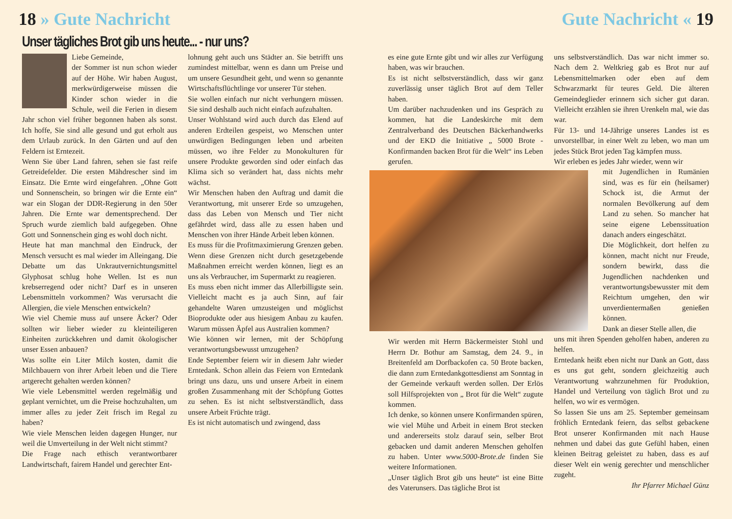18 » Gute Nachricht Gute Nachricht « 19
Unser tägliches Brot gib uns heute... - nur uns?
Liebe Gemeinde,
der Sommer ist nun schon wieder auf der Höhe. Wir haben August, merkwürdigerweise müssen die Kinder schon wieder in die Schule, weil die Ferien in diesem Jahr schon viel früher begonnen haben als sonst. Ich hoffe, Sie sind alle gesund und gut erholt aus dem Urlaub zurück. In den Gärten und auf den Feldern ist Erntezeit.
Wenn Sie über Land fahren, sehen sie fast reife Getreidefelder. Die ersten Mähdrescher sind im Einsatz. Die Ernte wird eingefahren. „Ohne Gott und Sonnenschein, so bringen wir die Ernte ein“ war ein Slogan der DDR-Regierung in den 50er Jahren. Die Ernte war dementsprechend. Der Spruch wurde ziemlich bald aufgegeben. Ohne Gott und Sonnenschein ging es wohl doch nicht.
Heute hat man manchmal den Eindruck, der Mensch versucht es mal wieder im Alleingang. Die Debatte um das Unkrautvernichtungsmittel Glyphosat schlug hohe Wellen. Ist es nun krebserregend oder nicht? Darf es in unseren Lebensmitteln vorkommen? Was verursacht die Allergien, die viele Menschen entwickeln?
Wie viel Chemie muss auf unsere Äcker? Oder sollten wir lieber wieder zu kleinteiligeren Einheiten zurückkehren und damit ökologischer unser Essen anbauen?
Was sollte ein Liter Milch kosten, damit die Milchbauern von ihrer Arbeit leben und die Tiere artgerecht gehalten werden können?
Wie viele Lebensmittel werden regelmäßig und geplant vernichtet, um die Preise hochzuhalten, um immer alles zu jeder Zeit frisch im Regal zu haben?
Wie viele Menschen leiden dagegen Hunger, nur weil die Umverteilung in der Welt nicht stimmt?
Die Frage nach ethisch verantwortbarer Landwirtschaft, fairem Handel und gerechter Ent-
lohnung geht auch uns Städter an. Sie betrifft uns zumindest mittelbar, wenn es dann um Preise und um unsere Gesundheit geht, und wenn so genannte Wirtschaftsflüchtlinge vor unserer Tür stehen.
Sie wollen einfach nur nicht verhungern müssen. Sie sind deshalb auch nicht einfach aufzuhalten.
Unser Wohlstand wird auch durch das Elend auf anderen Erdteilen gespeist, wo Menschen unter unwürdigen Bedingungen leben und arbeiten müssen, wo ihre Felder zu Monokulturen für unsere Produkte geworden sind oder einfach das Klima sich so verändert hat, dass nichts mehr wächst.
Wir Menschen haben den Auftrag und damit die Verantwortung, mit unserer Erde so umzugehen, dass das Leben von Mensch und Tier nicht gefährdet wird, dass alle zu essen haben und Menschen von ihrer Hände Arbeit leben können.
Es muss für die Profitmaximierung Grenzen geben. Wenn diese Grenzen nicht durch gesetzgebende Maßnahmen erreicht werden können, liegt es an uns als Verbraucher, im Supermarkt zu reagieren.
Es muss eben nicht immer das Allerbilligste sein. Vielleicht macht es ja auch Sinn, auf fair gehandelte Waren umzusteigen und möglichst Bioprodukte oder aus hiesigem Anbau zu kaufen. Warum müssen Äpfel aus Australien kommen?
Wie können wir lernen, mit der Schöpfung verantwortungsbewusst umzugehen?
Ende September feiern wir in diesem Jahr wieder Erntedank. Schon allein das Feiern von Erntedank bringt uns dazu, uns und unsere Arbeit in einem großen Zusammenhang mit der Schöpfung Gottes zu sehen. Es ist nicht selbstverständlich, dass unsere Arbeit Früchte trägt.
Es ist nicht automatisch und zwingend, dass
es eine gute Ernte gibt und wir alles zur Verfügung haben, was wir brauchen.
Es ist nicht selbstverständlich, dass wir ganz zuverlässig unser täglich Brot auf dem Teller haben.
Um darüber nachzudenken und ins Gespräch zu kommen, hat die Landeskirche mit dem Zentralverband des Deutschen Bäckerhandwerks und der EKD die Initiative „ 5000 Brote - Konfirmanden backen Brot für die Welt“ ins Leben gerufen.
Wir werden mit Herrn Bäckermeister Stohl und Herrn Dr. Bothur am Samstag, dem 24. 9., in Breitenfeld am Dorfbackofen ca. 50 Brote backen, die dann zum Erntedankgottesdienst am Sonntag in der Gemeinde verkauft werden sollen. Der Erlös soll Hilfsprojekten von „ Brot für die Welt“ zugute kommen.
Ich denke, so können unsere Konfirmanden spüren, wie viel Mühe und Arbeit in einem Brot stecken und andererseits stolz darauf sein, selber Brot gebacken und damit anderen Menschen geholfen zu haben. Unter www.5000-Brote.de finden Sie weitere Informationen.
„Unser täglich Brot gib uns heute“ ist eine Bitte des Vaterunsers. Das tägliche Brot ist
uns selbstverständlich. Das war nicht immer so. Nach dem 2. Weltkrieg gab es Brot nur auf Lebensmittelmarken oder eben auf dem Schwarzmarkt für teures Geld. Die älteren Gemeindeglieder erinnern sich sicher gut daran. Vielleicht erzählen sie ihren Urenkeln mal, wie das war.
Für 13- und 14-Jährige unseres Landes ist es unvorstellbar, in einer Welt zu leben, wo man um jedes Stück Brot jeden Tag kämpfen muss.
Wir erleben es jedes Jahr wieder, wenn wir
mit Jugendlichen in Rumänien sind, was es für ein (heilsamer) Schock ist, die Armut der normalen Bevölkerung auf dem Land zu sehen. So mancher hat seine eigene Lebenssituation danach anders eingeschätzt.
Die Möglichkeit, dort helfen zu können, macht nicht nur Freude, sondern bewirkt, dass die Jugendlichen nachdenken und verantwortungsbewusster mit dem Reichtum umgehen, den wir unverdientermaßen genießen können.
Dank an dieser Stelle allen, die
uns mit ihren Spenden geholfen haben, anderen zu helfen.
Erntedank heißt eben nicht nur Dank an Gott, dass es uns gut geht, sondern gleichzeitig auch Verantwortung wahrzunehmen für Produktion, Handel und Verteilung von täglich Brot und zu helfen, wo wir es vermögen.
So lassen Sie uns am 25. September gemeinsam fröhlich Erntedank feiern, das selbst gebackene Brot unserer Konfirmanden mit nach Hause nehmen und dabei das gute Gefühl haben, einen kleinen Beitrag geleistet zu haben, dass es auf dieser Welt ein wenig gerechter und menschlicher zugeht.
Ihr Pfarrer Michael Günz